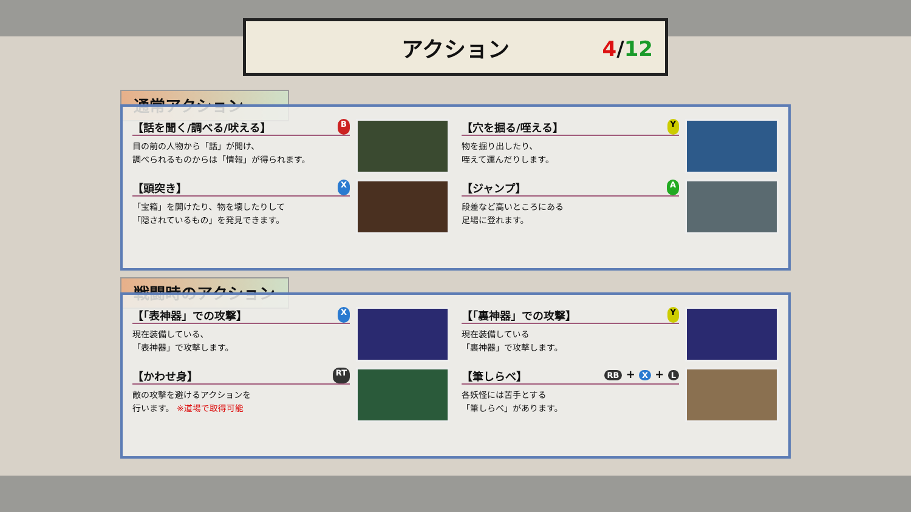アクション
4/12
通常アクション
【話を聞く/調べる/吠える】 B
目の前の人物から「話」が聞け、
調べられるものからは「情報」が得られます。
【穴を掘る/咥える】 Y
物を掘り出したり、
咥えて運んだりします。
【頭突き】 X
「宝箱」を開けたり、物を壊したりして
「隠されているもの」を発見できます。
【ジャンプ】 A
段差など高いところにある
足場に登れます。
戦闘時のアクション
【「表神器」での攻撃】 X
現在装備している、
「表神器」で攻撃します。
【「裏神器」での攻撃】 Y
現在装備している
「裏神器」で攻撃します。
【かわせ身】 RT
敵の攻撃を避けるアクションを
行います。 ※道場で取得可能
【筆しらべ】 RB + X + L
各妖怪には苦手とする
「筆しらべ」があります。